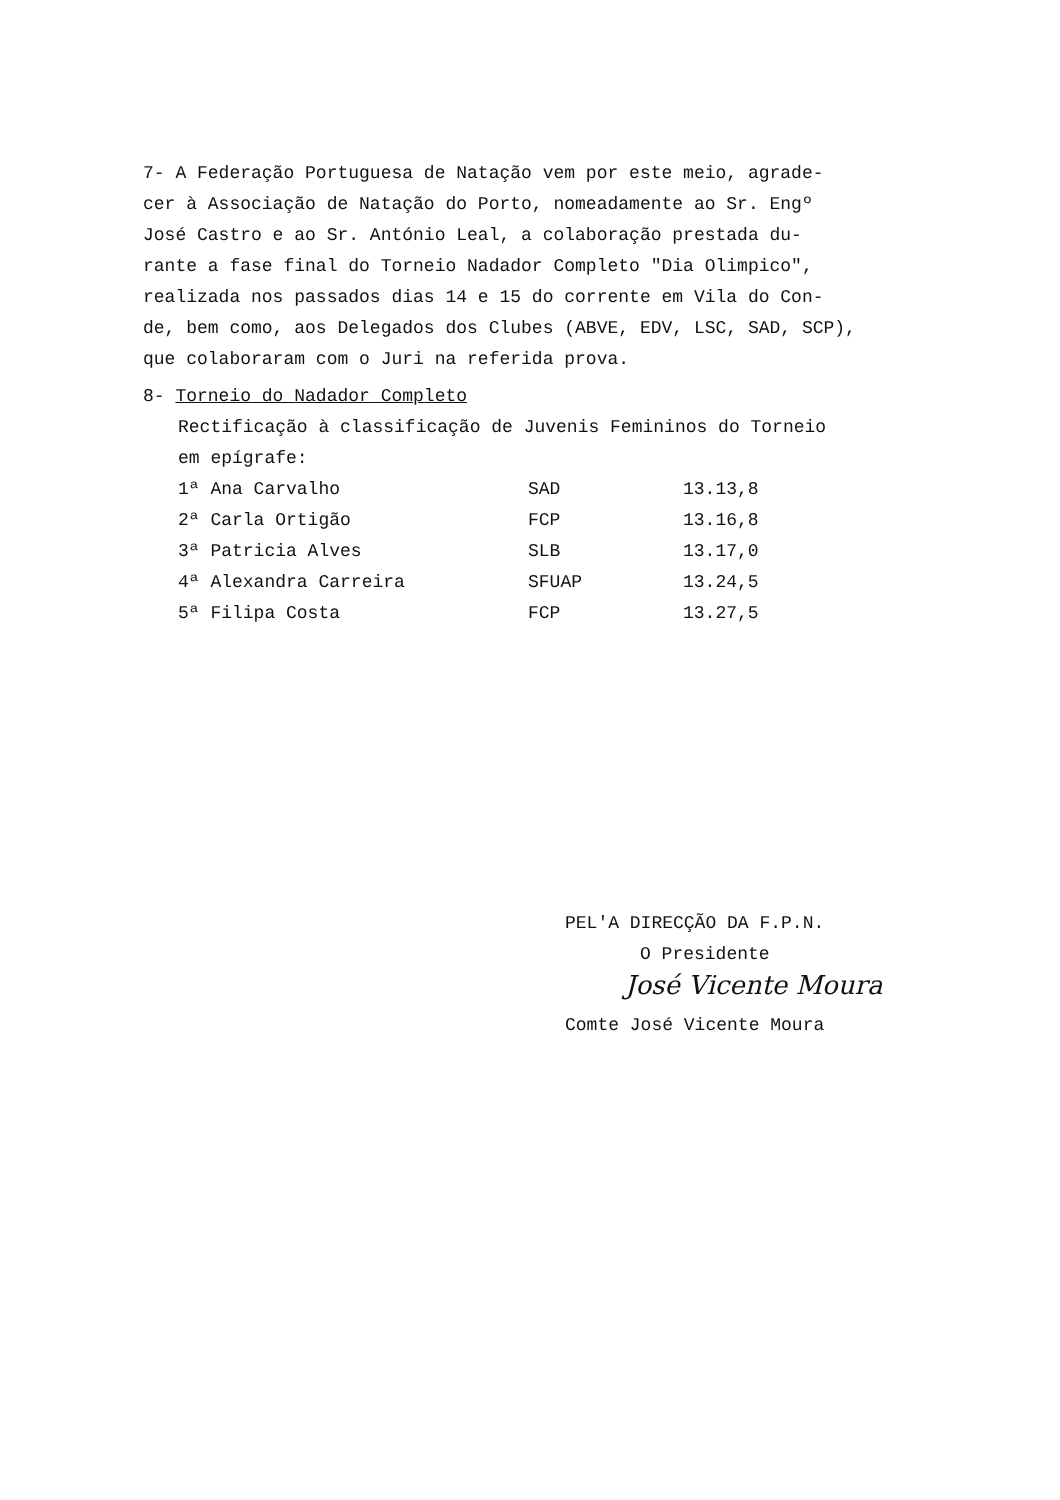7- A Federação Portuguesa de Natação vem por este meio, agrade-
cer à Associação de Natação do Porto, nomeadamente ao Sr. Engº
José Castro e ao Sr. António Leal, a colaboração prestada du-
rante a fase final do Torneio Nadador Completo "Dia Olimpico",
realizada nos passados dias 14 e 15 do corrente em Vila do Con-
de, bem como, aos Delegados dos Clubes (ABVE, EDV, LSC, SAD, SCP),
que colaboraram com o Juri na referida prova.
8- Torneio do Nadador Completo
Rectificação à classificação de Juvenis Femininos do Torneio
em epígrafe:
| 1ª Ana Carvalho | SAD | 13.13,8 |
| 2ª Carla Ortigão | FCP | 13.16,8 |
| 3ª Patricia Alves | SLB | 13.17,0 |
| 4ª Alexandra Carreira | SFUAP | 13.24,5 |
| 5ª Filipa Costa | FCP | 13.27,5 |
PEL'A DIRECÇÃO DA F.P.N.
O Presidente
José Vicente Moura
Comte José Vicente Moura